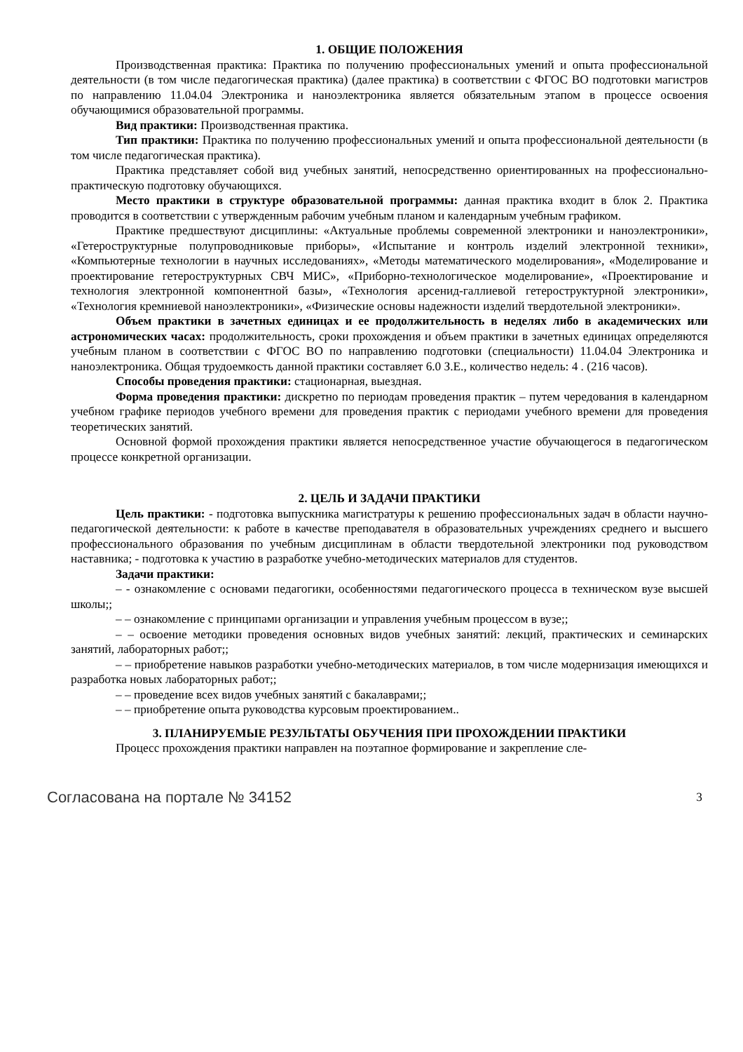1. ОБЩИЕ ПОЛОЖЕНИЯ
Производственная практика: Практика по получению профессиональных умений и опыта профессиональной деятельности (в том числе педагогическая практика) (далее практика) в соответствии с ФГОС ВО подготовки магистров по направлению 11.04.04 Электроника и наноэлектроника является обязательным этапом в процессе освоения обучающимися образовательной программы.
Вид практики: Производственная практика.
Тип практики: Практика по получению профессиональных умений и опыта профессиональной деятельности (в том числе педагогическая практика).
Практика представляет собой вид учебных занятий, непосредственно ориентированных на профессионально-практическую подготовку обучающихся.
Место практики в структуре образовательной программы: данная практика входит в блок 2. Практика проводится в соответствии с утвержденным рабочим учебным планом и календарным учебным графиком.
Практике предшествуют дисциплины: «Актуальные проблемы современной электроники и наноэлектроники», «Гетероструктурные полупроводниковые приборы», «Испытание и контроль изделий электронной техники», «Компьютерные технологии в научных исследованиях», «Методы математического моделирования», «Моделирование и проектирование гетероструктурных СВЧ МИС», «Приборно-технологическое моделирование», «Проектирование и технология электронной компонентной базы», «Технология арсенид-галлиевой гетероструктурной электроники», «Технология кремниевой наноэлектроники», «Физические основы надежности изделий твердотельной электроники».
Объем практики в зачетных единицах и ее продолжительность в неделях либо в академических или астрономических часах: продолжительность, сроки прохождения и объем практики в зачетных единицах определяются учебным планом в соответствии с ФГОС ВО по направлению подготовки (специальности) 11.04.04 Электроника и наноэлектроника. Общая трудоемкость данной практики составляет 6.0 З.Е., количество недель: 4 . (216 часов).
Способы проведения практики: стационарная, выездная.
Форма проведения практики: дискретно по периодам проведения практик – путем чередования в календарном учебном графике периодов учебного времени для проведения практик с периодами учебного времени для проведения теоретических занятий.
Основной формой прохождения практики является непосредственное участие обучающегося в педагогическом процессе конкретной организации.
2. ЦЕЛЬ И ЗАДАЧИ ПРАКТИКИ
Цель практики: - подготовка выпускника магистратуры к решению профессиональных задач в области научно-педагогической деятельности: к работе в качестве преподавателя в образовательных учреждениях среднего и высшего профессионального образования по учебным дисциплинам в области твердотельной электроники под руководством наставника; - подготовка к участию в разработке учебно-методических материалов для студентов.
Задачи практики:
– - ознакомление с основами педагогики, особенностями педагогического процесса в техническом вузе высшей школы;;
– – ознакомление с принципами организации и управления учебным процессом в вузе;;
– – освоение методики проведения основных видов учебных занятий: лекций, практических и семинарских занятий, лабораторных работ;;
– – приобретение навыков разработки учебно-методических материалов, в том числе модернизация имеющихся и разработка новых лабораторных работ;;
– – проведение всех видов учебных занятий с бакалаврами;;
– – приобретение опыта руководства курсовым проектированием..
3. ПЛАНИРУЕМЫЕ РЕЗУЛЬТАТЫ ОБУЧЕНИЯ ПРИ ПРОХОЖДЕНИИ ПРАКТИКИ
Процесс прохождения практики направлен на поэтапное формирование и закрепление сле-
Согласована на портале № 34152 3